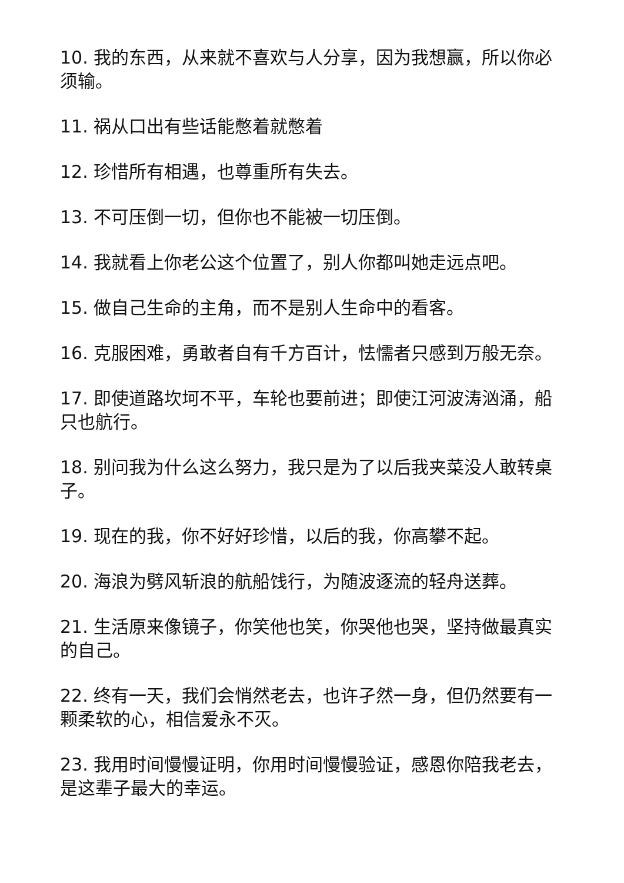10. 我的东西，从来就不喜欢与人分享，因为我想赢，所以你必须输。
11. 祸从口出有些话能憋着就憋着
12. 珍惜所有相遇，也尊重所有失去。
13. 不可压倒一切，但你也不能被一切压倒。
14. 我就看上你老公这个位置了，别人你都叫她走远点吧。
15. 做自己生命的主角，而不是别人生命中的看客。
16. 克服困难，勇敢者自有千方百计，怯懦者只感到万般无奈。
17. 即使道路坎坷不平，车轮也要前进；即使江河波涛汹涌，船只也航行。
18. 别问我为什么这么努力，我只是为了以后我夹菜没人敢转桌子。
19. 现在的我，你不好好珍惜，以后的我，你高攀不起。
20. 海浪为劈风斩浪的航船饯行，为随波逐流的轻舟送葬。
21. 生活原来像镜子，你笑他也笑，你哭他也哭，坚持做最真实的自己。
22. 终有一天，我们会悄然老去，也许孑然一身，但仍然要有一颗柔软的心，相信爱永不灭。
23. 我用时间慢慢证明，你用时间慢慢验证，感恩你陪我老去，是这辈子最大的幸运。